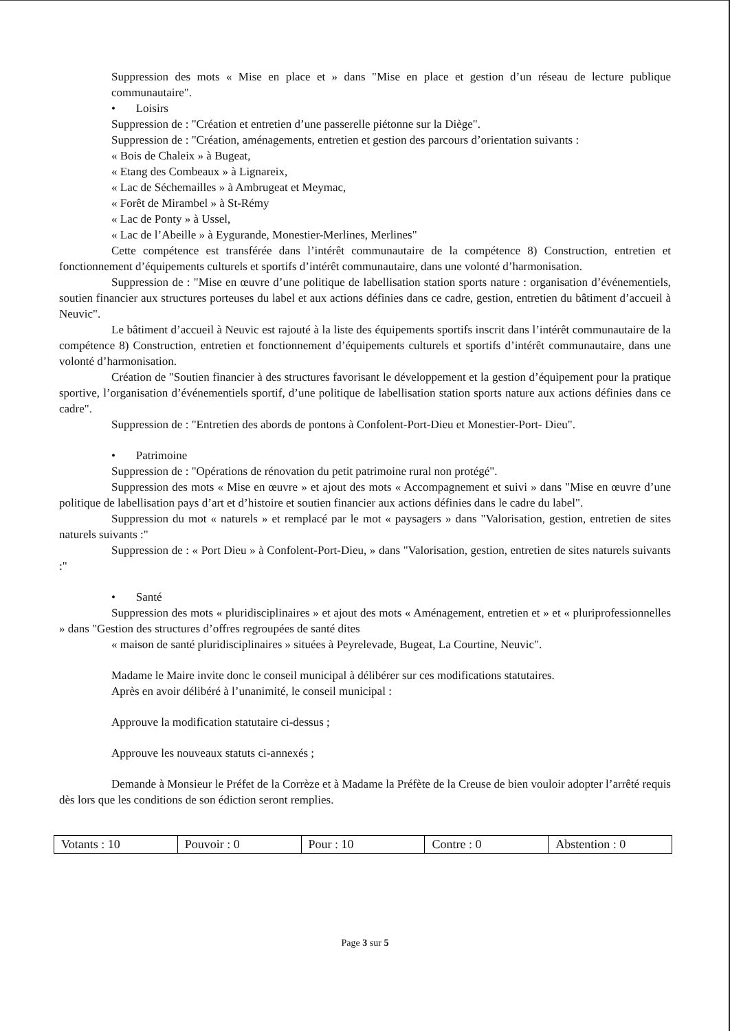Suppression des mots « Mise en place et » dans "Mise en place et gestion d’un réseau de lecture publique communautaire".
• Loisirs
Suppression de : "Création et entretien d’une passerelle piétonne sur la Diège".
Suppression de : "Création, aménagements, entretien et gestion des parcours d’orientation suivants :
« Bois de Chaleix » à Bugeat,
« Etang des Combeaux » à Lignareix,
« Lac de Séchemailles » à Ambrugeat et Meymac,
« Forêt de Mirambel » à St-Rémy
« Lac de Ponty » à Ussel,
« Lac de l’Abeille » à Eygurande, Monestier-Merlines, Merlines"
Cette compétence est transférée dans l’intérêt communautaire de la compétence 8) Construction, entretien et fonctionnement d’équipements culturels et sportifs d’intérêt communautaire, dans une volonté d’harmonisation.
Suppression de : "Mise en œuvre d’une politique de labellisation station sports nature : organisation d’événementiels, soutien financier aux structures porteuses du label et aux actions définies dans ce cadre, gestion, entretien du bâtiment d’accueil à Neuvic".
Le bâtiment d’accueil à Neuvic est rajouté à la liste des équipements sportifs inscrit dans l’intérêt communautaire de la compétence 8) Construction, entretien et fonctionnement d’équipements culturels et sportifs d’intérêt communautaire, dans une volonté d’harmonisation.
Création de "Soutien financier à des structures favorisant le développement et la gestion d’équipement pour la pratique sportive, l’organisation d’événementiels sportif, d’une politique de labellisation station sports nature aux actions définies dans ce cadre".
Suppression de : "Entretien des abords de pontons à Confolent-Port-Dieu et Monestier-Port- Dieu".
• Patrimoine
Suppression de : "Opérations de rénovation du petit patrimoine rural non protégé".
Suppression des mots « Mise en œuvre » et ajout des mots « Accompagnement et suivi » dans "Mise en œuvre d’une politique de labellisation pays d’art et d’histoire et soutien financier aux actions définies dans le cadre du label".
Suppression du mot « naturels » et remplacé par le mot « paysagers » dans "Valorisation, gestion, entretien de sites naturels suivants :"
Suppression de : « Port Dieu » à Confolent-Port-Dieu, » dans "Valorisation, gestion, entretien de sites naturels suivants :"
• Santé
Suppression des mots « pluridisciplinaires » et ajout des mots « Aménagement, entretien et » et « pluriprofessionnelles » dans "Gestion des structures d’offres regroupées de santé dites
« maison de santé pluridisciplinaires » situées à Peyrelevade, Bugeat, La Courtine, Neuvic".
Madame le Maire invite donc le conseil municipal à délibérer sur ces modifications statutaires.
Après en avoir délibéré à l’unanimité, le conseil municipal :
Approuve la modification statutaire ci-dessus ;
Approuve les nouveaux statuts ci-annexés ;
Demande à Monsieur le Préfet de la Corrèze et à Madame la Préfète de la Creuse de bien vouloir adopter l’arrêté requis dès lors que les conditions de son édiction seront remplies.
| Votants : 10 | Pouvoir : 0 | Pour : 10 | Contre : 0 | Abstention : 0 |
Page 3 sur 5